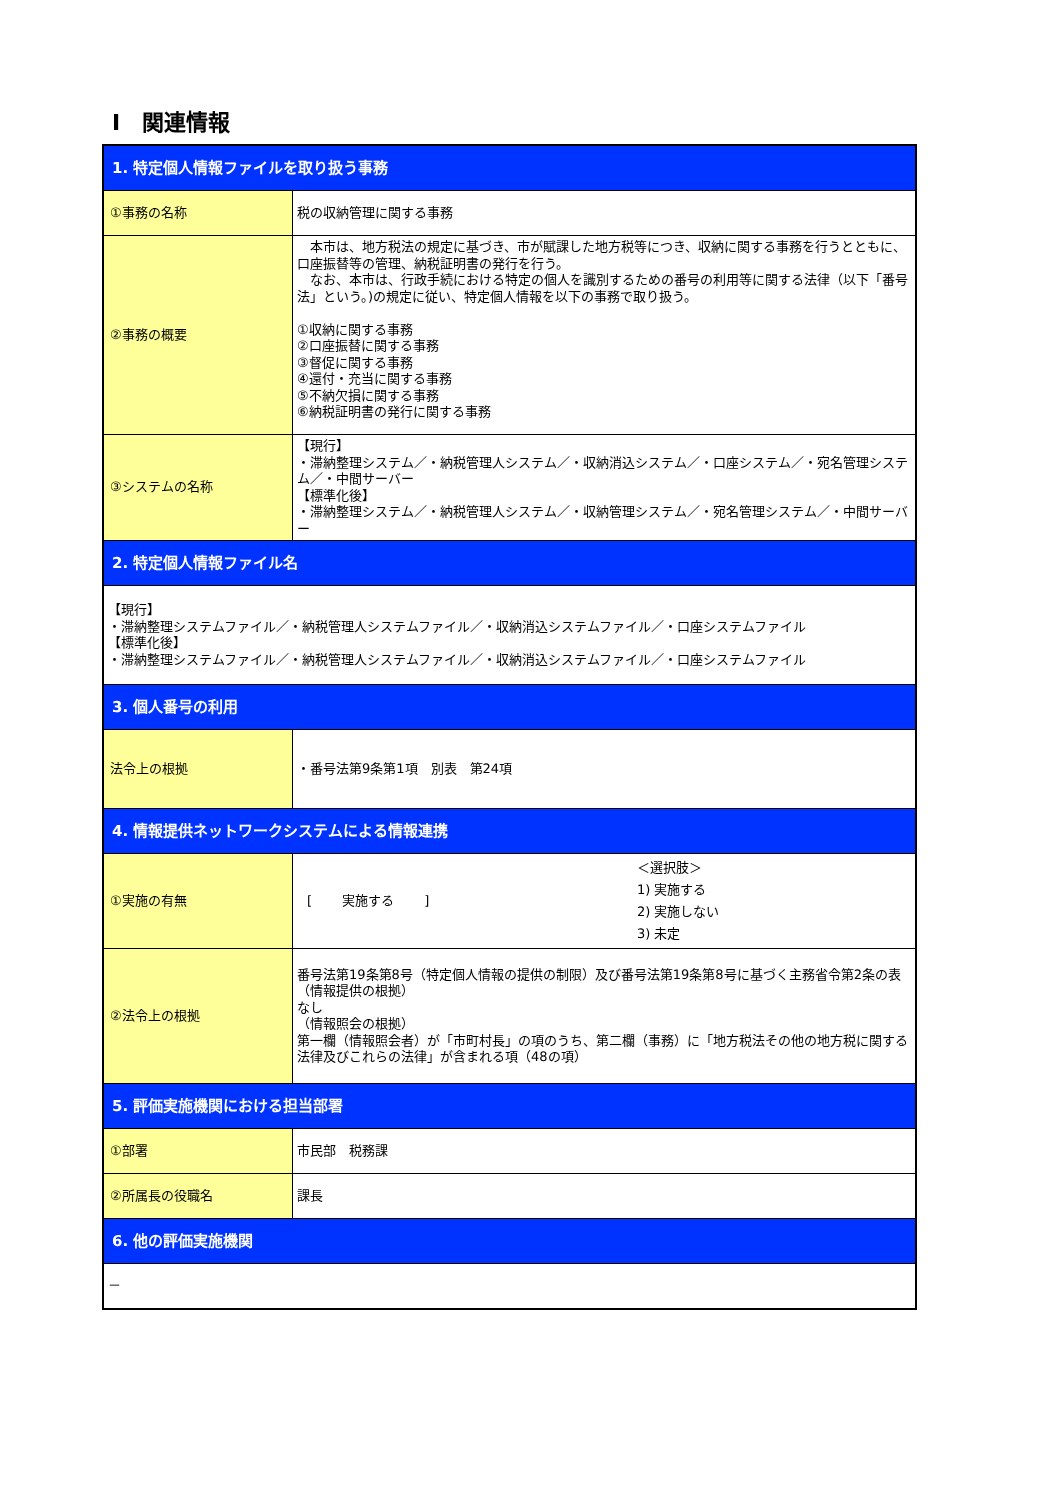Ⅰ　関連情報
| 1. 特定個人情報ファイルを取り扱う事務 | |
| ①事務の名称 | 税の収納管理に関する事務 |
| ②事務の概要 | 本市は、地方税法の規定に基づき、市が賦課した地方税等につき、収納に関する事務を行うとともに、口座振替等の管理、納税証明書の発行を行う。 なお、本市は、行政手続における特定の個人を識別するための番号の利用等に関する法律（以下「番号法」という。)の規定に従い、特定個人情報を以下の事務で取り扱う。 ①収納に関する事務 ②口座振替に関する事務 ③督促に関する事務 ④還付・充当に関する事務 ⑤不納欠損に関する事務 ⑥納税証明書の発行に関する事務 |
| ③システムの名称 | 【現行】 ・滞納整理システム／・納税管理人システム／・収納消込システム／・口座システム／・宛名管理システム／・中間サーバー 【標準化後】 ・滞納整理システム／・納税管理人システム／・収納管理システム／・宛名管理システム／・中間サーバー |
| 2. 特定個人情報ファイル名 | |
| 【現行】 ・滞納整理システムファイル／・納税管理人システムファイル／・収納消込システムファイル／・口座システムファイル 【標準化後】 ・滞納整理システムファイル／・納税管理人システムファイル／・収納消込システムファイル／・口座システムファイル | |
| 3. 個人番号の利用 | |
| 法令上の根拠 | ・番号法第9条第1項 別表 第24項 |
| 4. 情報提供ネットワークシステムによる情報連携 | |
| ①実施の有無 | [ 実施する ] ＜選択肢＞ 1) 実施する 2) 実施しない 3) 未定 |
| ②法令上の根拠 | 番号法第19条第8号（特定個人情報の提供の制限）及び番号法第19条第8号に基づく主務省令第2条の表 （情報提供の根拠） なし （情報照会の根拠） 第一欄（情報照会者）が「市町村長」の項のうち、第二欄（事務）に「地方税法その他の地方税に関する法律及びこれらの法律」が含まれる項（48の項） |
| 5. 評価実施機関における担当部署 | |
| ①部署 | 市民部 税務課 |
| ②所属長の役職名 | 課長 |
| 6. 他の評価実施機関 | |
| － | |